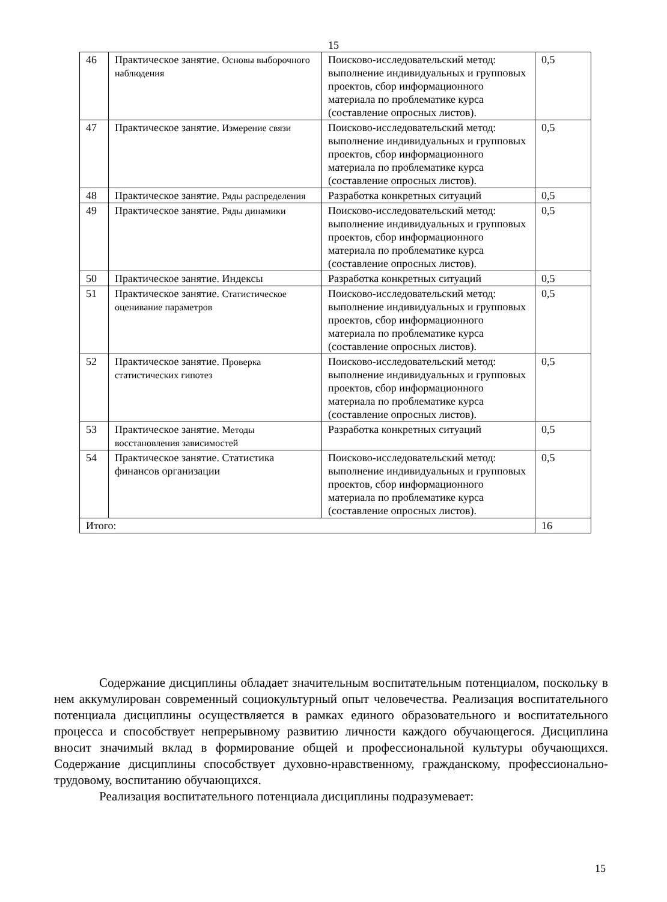15
| 46 | Практическое занятие. Основы выборочного наблюдения | Поисково-исследовательский метод: выполнение индивидуальных и групповых проектов, сбор информационного материала по проблематике курса (составление опросных листов). | 0,5 |
| 47 | Практическое занятие. Измерение связи | Поисково-исследовательский метод: выполнение индивидуальных и групповых проектов, сбор информационного материала по проблематике курса (составление опросных листов). | 0,5 |
| 48 | Практическое занятие. Ряды распределения | Разработка конкретных ситуаций | 0,5 |
| 49 | Практическое занятие. Ряды динамики | Поисково-исследовательский метод: выполнение индивидуальных и групповых проектов, сбор информационного материала по проблематике курса (составление опросных листов). | 0,5 |
| 50 | Практическое занятие. Индексы | Разработка конкретных ситуаций | 0,5 |
| 51 | Практическое занятие. Статистическое оценивание параметров | Поисково-исследовательский метод: выполнение индивидуальных и групповых проектов, сбор информационного материала по проблематике курса (составление опросных листов). | 0,5 |
| 52 | Практическое занятие. Проверка статистических гипотез | Поисково-исследовательский метод: выполнение индивидуальных и групповых проектов, сбор информационного материала по проблематике курса (составление опросных листов). | 0,5 |
| 53 | Практическое занятие. Методы восстановления зависимостей | Разработка конкретных ситуаций | 0,5 |
| 54 | Практическое занятие. Статистика финансов организации | Поисково-исследовательский метод: выполнение индивидуальных и групповых проектов, сбор информационного материала по проблематике курса (составление опросных листов). | 0,5 |
| Итого: | | | 16 |
Содержание дисциплины обладает значительным воспитательным потенциалом, поскольку в нем аккумулирован современный социокультурный опыт человечества. Реализация воспитательного потенциала дисциплины осуществляется в рамках единого образовательного и воспитательного процесса и способствует непрерывному развитию личности каждого обучающегося. Дисциплина вносит значимый вклад в формирование общей и профессиональной культуры обучающихся. Содержание дисциплины способствует духовно-нравственному, гражданскому, профессионально-трудовому, воспитанию обучающихся.
Реализация воспитательного потенциала дисциплины подразумевает:
15